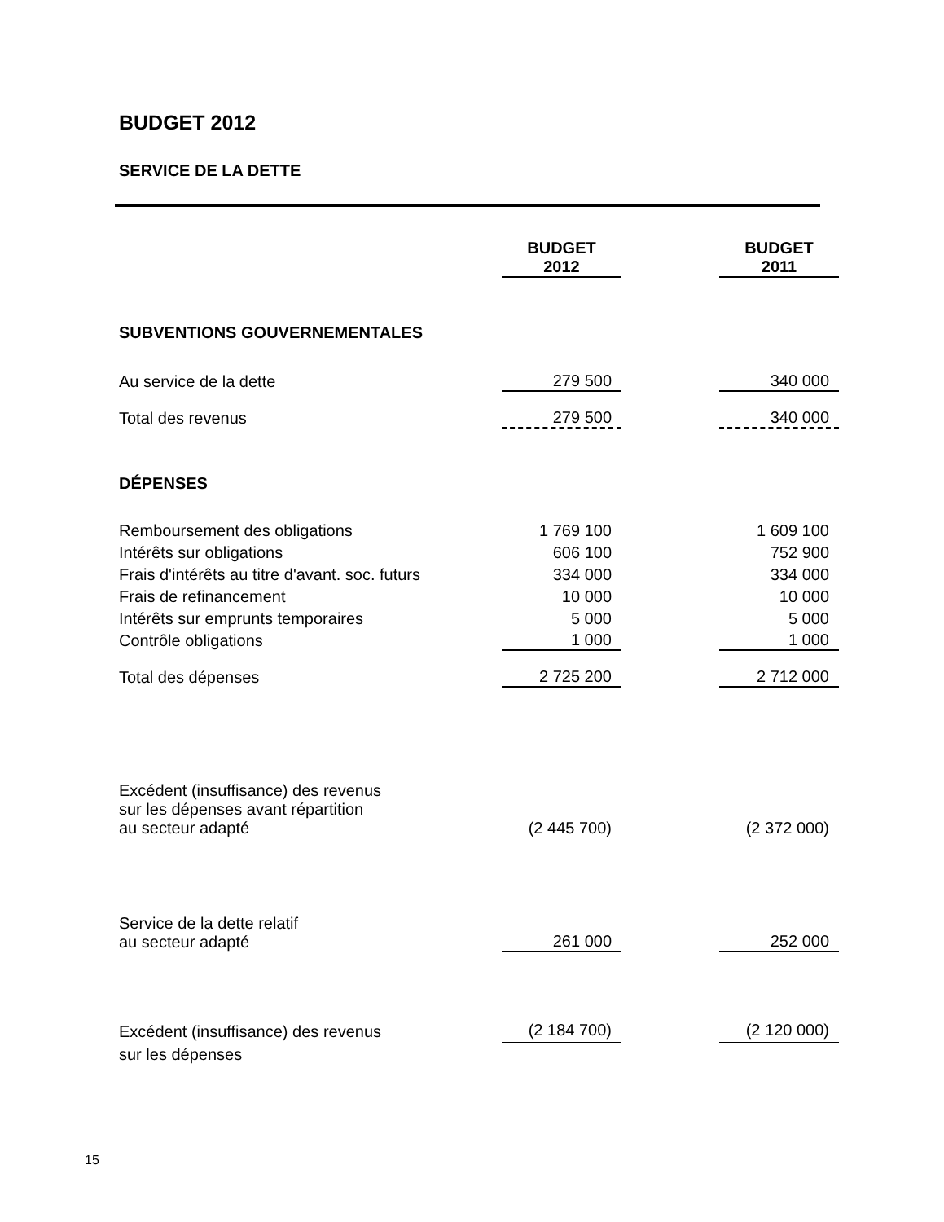BUDGET 2012
SERVICE DE LA DETTE
| | BUDGET 2012 | | BUDGET 2011 |
| --- | --- | --- | --- |
| SUBVENTIONS GOUVERNEMENTALES | | | |
| Au service de la dette | 279 500 | | 340 000 |
| Total des revenus | 279 500 | | 340 000 |
| DÉPENSES | | | |
| Remboursement des obligations | 1 769 100 | | 1 609 100 |
| Intérêts sur obligations | 606 100 | | 752 900 |
| Frais d'intérêts au titre d'avant. soc. futurs | 334 000 | | 334 000 |
| Frais de refinancement | 10 000 | | 10 000 |
| Intérêts sur emprunts temporaires | 5 000 | | 5 000 |
| Contrôle obligations | 1 000 | | 1 000 |
| Total des dépenses | 2 725 200 | | 2 712 000 |
| Excédent (insuffisance) des revenus sur les dépenses avant répartition au secteur adapté | (2 445 700) | | (2 372 000) |
| Service de la dette relatif au secteur adapté | 261 000 | | 252 000 |
| Excédent (insuffisance) des revenus | (2 184 700) | | (2 120 000) |
| sur les dépenses | | | |
15